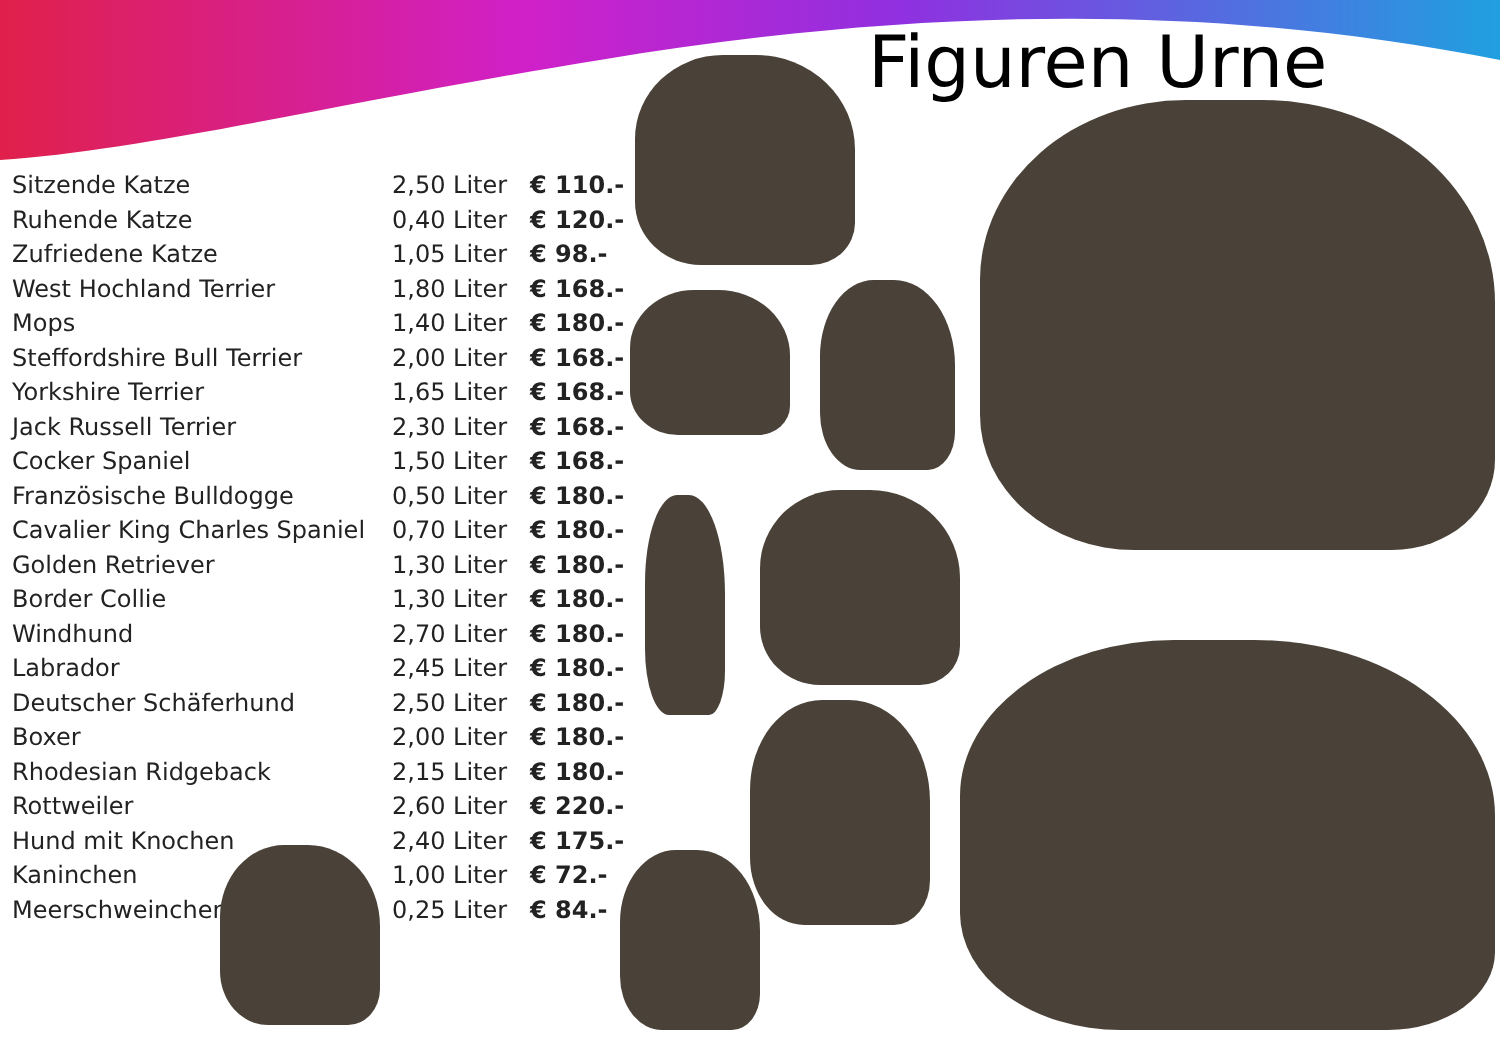Figuren Urne
| Sitzende Katze | 2,50 Liter | € 110.- |
| Ruhende Katze | 0,40 Liter | € 120.- |
| Zufriedene Katze | 1,05 Liter | € 98.- |
| West Hochland Terrier | 1,80 Liter | € 168.- |
| Mops | 1,40 Liter | € 180.- |
| Steffordshire Bull Terrier | 2,00 Liter | € 168.- |
| Yorkshire Terrier | 1,65 Liter | € 168.- |
| Jack Russell Terrier | 2,30 Liter | € 168.- |
| Cocker Spaniel | 1,50 Liter | € 168.- |
| Französische Bulldogge | 0,50 Liter | € 180.- |
| Cavalier King Charles Spaniel | 0,70 Liter | € 180.- |
| Golden Retriever | 1,30 Liter | € 180.- |
| Border Collie | 1,30 Liter | € 180.- |
| Windhund | 2,70 Liter | € 180.- |
| Labrador | 2,45 Liter | € 180.- |
| Deutscher Schäferhund | 2,50 Liter | € 180.- |
| Boxer | 2,00 Liter | € 180.- |
| Rhodesian Ridgeback | 2,15 Liter | € 180.- |
| Rottweiler | 2,60 Liter | € 220.- |
| Hund mit Knochen | 2,40 Liter | € 175.- |
| Kaninchen | 1,00 Liter | € 72.- |
| Meerschweinchen | 0,25 Liter | € 84.- |